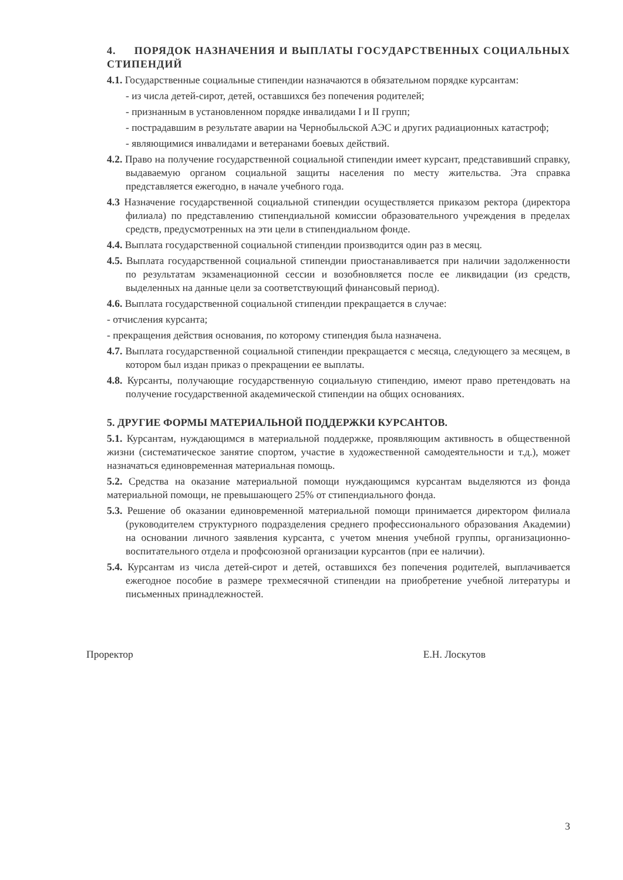4. ПОРЯДОК НАЗНАЧЕНИЯ И ВЫПЛАТЫ ГОСУДАРСТВЕННЫХ СОЦИАЛЬНЫХ СТИПЕНДИЙ
4.1. Государственные социальные стипендии назначаются в обязательном порядке курсантам:
- из числа детей-сирот, детей, оставшихся без попечения родителей;
- признанным в установленном порядке инвалидами I и II групп;
- пострадавшим в результате аварии на Чернобыльской АЭС и других радиационных катастроф;
- являющимися инвалидами и ветеранами боевых действий.
4.2. Право на получение государственной социальной стипендии имеет курсант, представивший справку, выдаваемую органом социальной защиты населения по месту жительства. Эта справка представляется ежегодно, в начале учебного года.
4.3 Назначение государственной социальной стипендии осуществляется приказом ректора (директора филиала) по представлению стипендиальной комиссии образовательного учреждения в пределах средств, предусмотренных на эти цели в стипендиальном фонде.
4.4. Выплата государственной социальной стипендии производится один раз в месяц.
4.5. Выплата государственной социальной стипендии приостанавливается при наличии задолженности по результатам экзаменационной сессии и возобновляется после ее ликвидации (из средств, выделенных на данные цели за соответствующий финансовый период).
4.6. Выплата государственной социальной стипендии прекращается в случае:
- отчисления курсанта;
- прекращения действия основания, по которому стипендия была назначена.
4.7. Выплата государственной социальной стипендии прекращается с месяца, следующего за месяцем, в котором был издан приказ о прекращении ее выплаты.
4.8. Курсанты, получающие государственную социальную стипендию, имеют право претендовать на получение государственной академической стипендии на общих основаниях.
5. ДРУГИЕ ФОРМЫ МАТЕРИАЛЬНОЙ ПОДДЕРЖКИ КУРСАНТОВ.
5.1. Курсантам, нуждающимся в материальной поддержке, проявляющим активность в общественной жизни (систематическое занятие спортом, участие в художественной самодеятельности и т.д.), может назначаться единовременная материальная помощь.
5.2. Средства на оказание материальной помощи нуждающимся курсантам выделяются из фонда материальной помощи, не превышающего 25% от стипендиального фонда.
5.3. Решение об оказании единовременной материальной помощи принимается директором филиала (руководителем структурного подразделения среднего профессионального образования Академии) на основании личного заявления курсанта, с учетом мнения учебной группы, организационно-воспитательного отдела и профсоюзной организации курсантов (при ее наличии).
5.4. Курсантам из числа детей-сирот и детей, оставшихся без попечения родителей, выплачивается ежегодное пособие в размере трехмесячной стипендии на приобретение учебной литературы и письменных принадлежностей.
Проректор Е.Н. Лоскутов
3